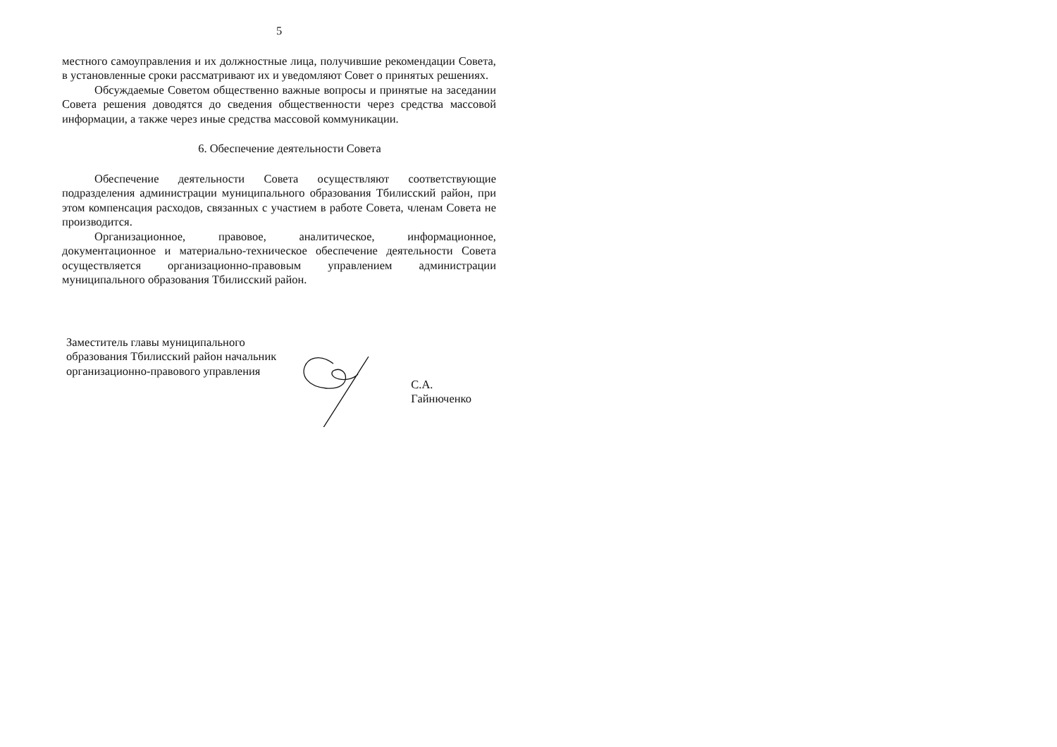5
местного самоуправления и их должностные лица, получившие рекомендации Совета, в установленные сроки рассматривают их и уведомляют Совет о принятых решениях.
Обсуждаемые Советом общественно важные вопросы и принятые на заседании Совета решения доводятся до сведения общественности через средства массовой информации, а также через иные средства массовой коммуникации.
6. Обеспечение деятельности Совета
Обеспечение деятельности Совета осуществляют соответствующие подразделения администрации муниципального образования Тбилисский район, при этом компенсация расходов, связанных с участием в работе Совета, членам Совета не производится.
Организационное, правовое, аналитическое, информационное, документационное и материально-техническое обеспечение деятельности Совета осуществляется организационно-правовым управлением администрации муниципального образования Тбилисский район.
Заместитель главы муниципального образования Тбилисский район начальник организационно-правового управления
С.А. Гайнюченко